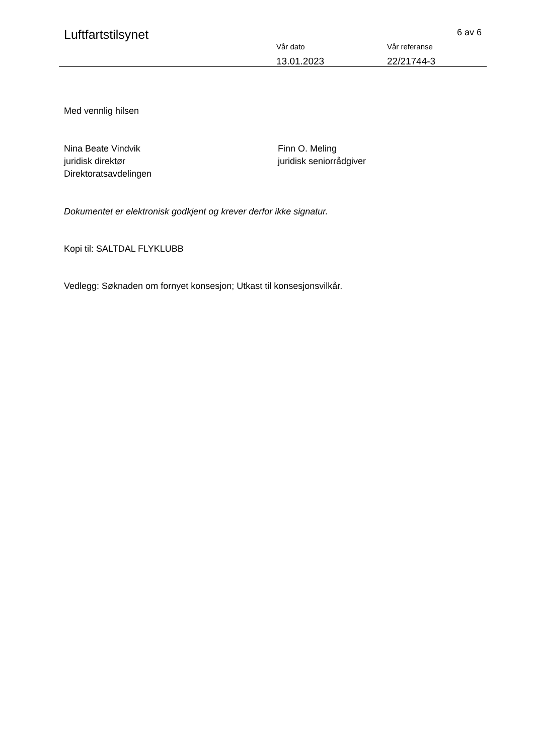Luftfartstilsynet 6 av 6
Vår dato
13.01.2023
Vår referanse
22/21744-3
Med vennlig hilsen
Nina Beate Vindvik
juridisk direktør
Direktoratsavdelingen
Finn O. Meling
juridisk seniorrådgiver
Dokumentet er elektronisk godkjent og krever derfor ikke signatur.
Kopi til: SALTDAL FLYKLUBB
Vedlegg: Søknaden om fornyet konsesjon; Utkast til konsesjonsvilkår.